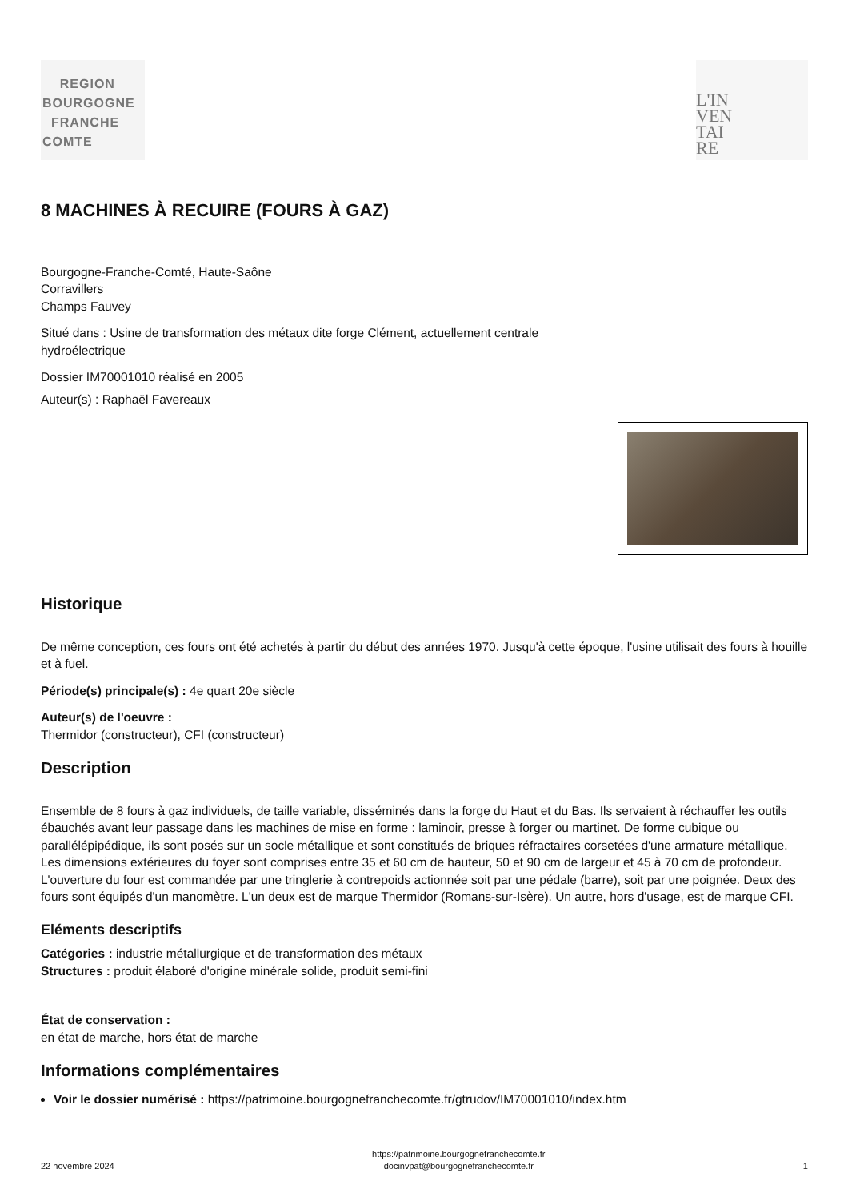REGION
BOURGOGNE
FRANCHE
COMTE
L'IN
VEN
TAI
RE
8 MACHINES À RECUIRE (FOURS À GAZ)
Bourgogne-Franche-Comté, Haute-Saône
Corravillers
Champs Fauvey
Situé dans : Usine de transformation des métaux dite forge Clément, actuellement centrale
hydroélectrique
Dossier IM70001010 réalisé en 2005
Auteur(s) : Raphaël Favereaux
Historique
De même conception, ces fours ont été achetés à partir du début des années 1970. Jusqu'à cette époque, l'usine utilisait des fours à houille et à fuel.
Période(s) principale(s) : 4e quart 20e siècle
Auteur(s) de l'oeuvre :
Thermidor (constructeur), CFI (constructeur)
Description
Ensemble de 8 fours à gaz individuels, de taille variable, disséminés dans la forge du Haut et du Bas. Ils servaient à réchauffer les outils ébauchés avant leur passage dans les machines de mise en forme : laminoir, presse à forger ou martinet. De forme cubique ou parallélépipédique, ils sont posés sur un socle métallique et sont constitués de briques réfractaires corsetées d'une armature métallique. Les dimensions extérieures du foyer sont comprises entre 35 et 60 cm de hauteur, 50 et 90 cm de largeur et 45 à 70 cm de profondeur. L'ouverture du four est commandée par une tringlerie à contrepoids actionnée soit par une pédale (barre), soit par une poignée. Deux des fours sont équipés d'un manomètre. L'un deux est de marque Thermidor (Romans-sur-Isère). Un autre, hors d'usage, est de marque CFI.
Eléments descriptifs
Catégories : industrie métallurgique et de transformation des métaux
Structures : produit élaboré d'origine minérale solide, produit semi-fini
État de conservation :
en état de marche, hors état de marche
Informations complémentaires
Voir le dossier numérisé : https://patrimoine.bourgognefranchecomte.fr/gtrudov/IM70001010/index.htm
22 novembre 2024 https://patrimoine.bourgognefranchecomte.fr
docinvpat@bourgognefranchecomte.fr 1